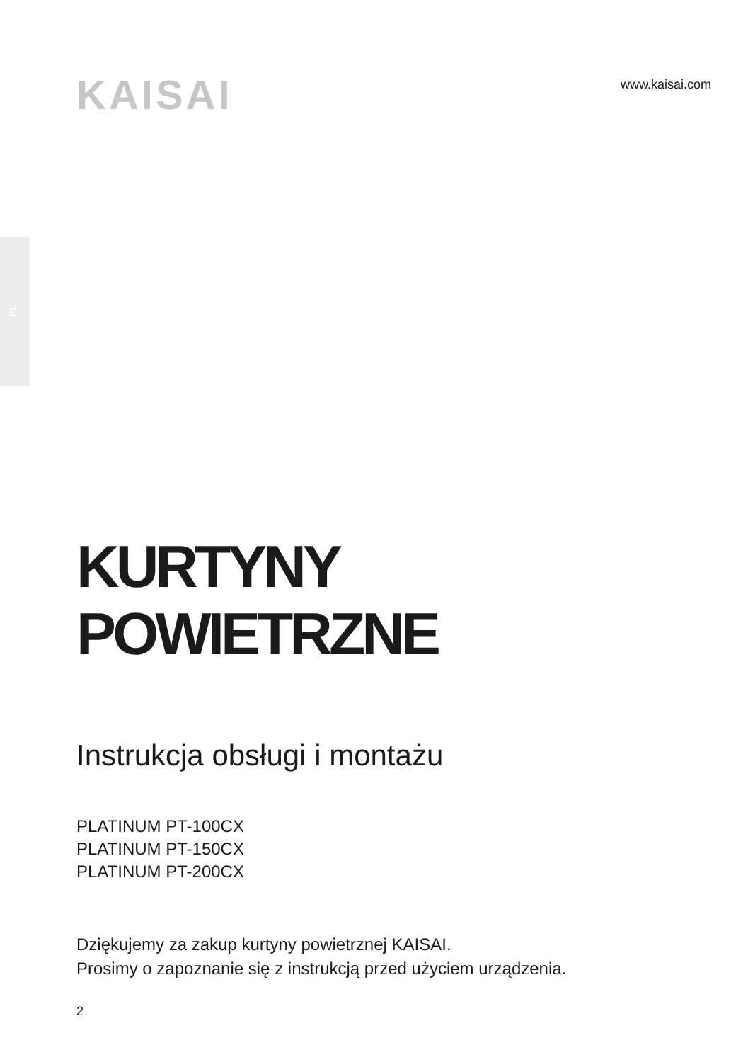PL
KAISAI
www.kaisai.com
KURTYNY
POWIETRZNE
Instrukcja obsługi i montażu
PLATINUM PT-100CX
PLATINUM PT-150CX
PLATINUM PT-200CX
Dziękujemy za zakup kurtyny powietrznej KAISAI.
Prosimy o zapoznanie się z instrukcją przed użyciem urządzenia.
2